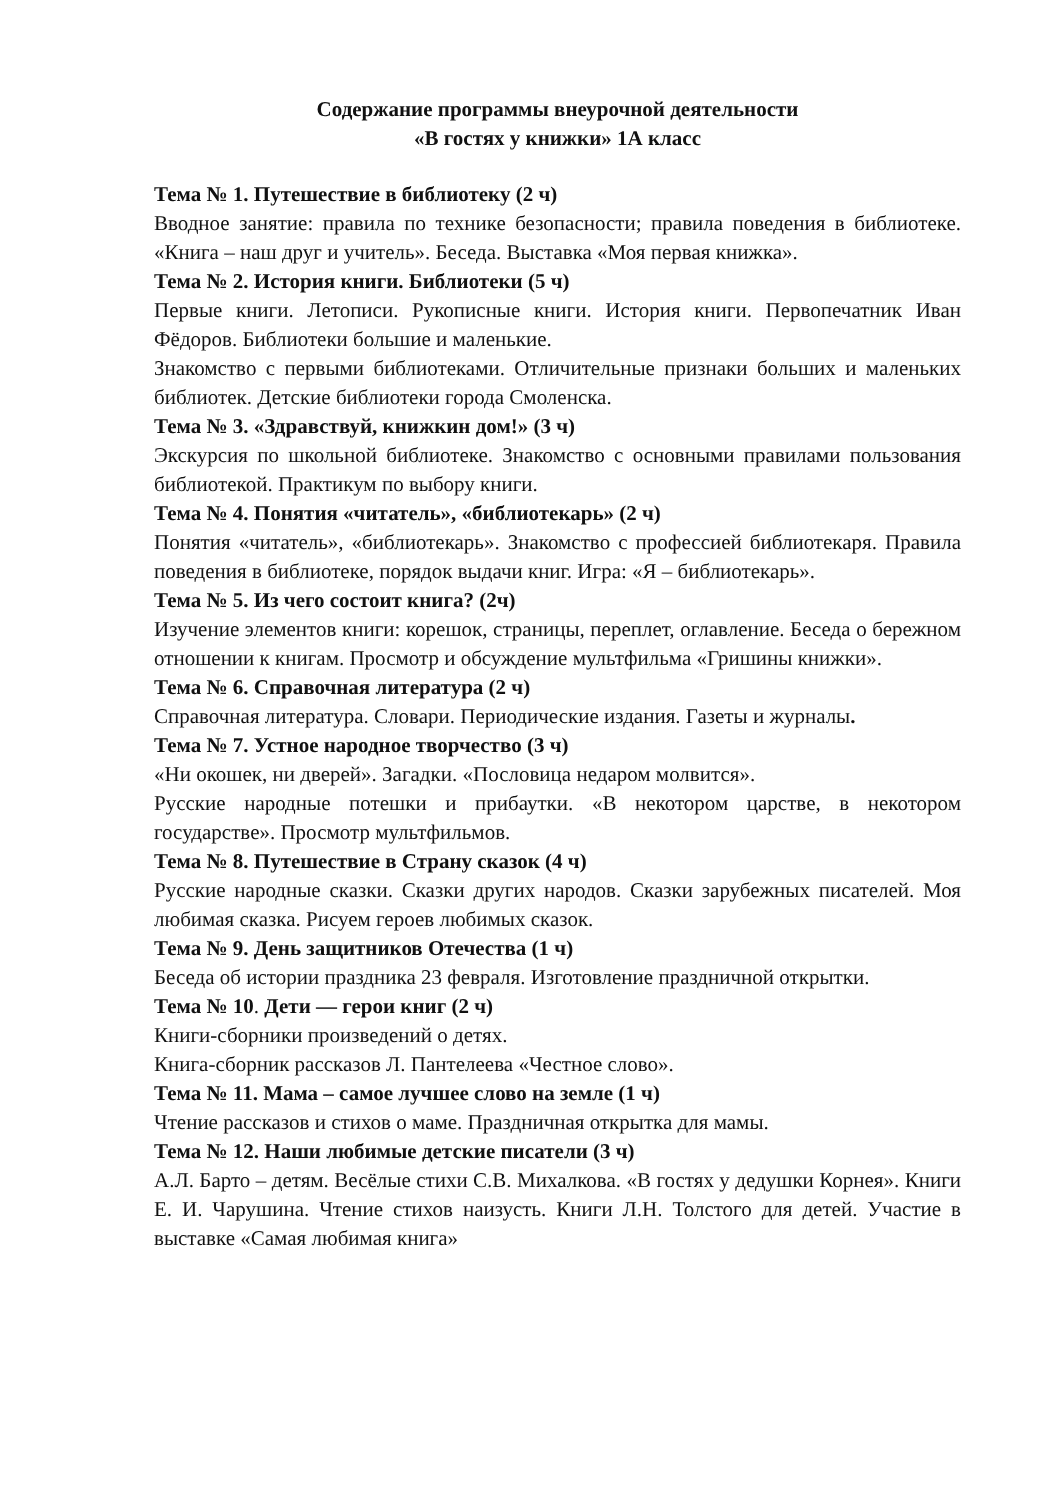Содержание программы внеурочной деятельности
«В гостях у книжки» 1А класс
Тема № 1. Путешествие в библиотеку (2 ч)
Вводное занятие: правила по технике безопасности; правила поведения в библиотеке. «Книга – наш друг и учитель». Беседа. Выставка «Моя первая книжка».
Тема № 2. История книги. Библиотеки (5 ч)
Первые книги. Летописи. Рукописные книги. История книги. Первопечатник Иван Фёдоров. Библиотеки большие и маленькие.
Знакомство с первыми библиотеками. Отличительные признаки больших и маленьких библиотек. Детские библиотеки города Смоленска.
Тема № 3. «Здравствуй, книжкин дом!» (3 ч)
Экскурсия по школьной библиотеке. Знакомство с основными правилами пользования библиотекой. Практикум по выбору книги.
Тема № 4. Понятия «читатель», «библиотекарь» (2 ч)
Понятия «читатель», «библиотекарь». Знакомство с профессией библиотекаря. Правила поведения в библиотеке, порядок выдачи книг. Игра: «Я – библиотекарь».
Тема № 5. Из чего состоит книга? (2ч)
Изучение элементов книги: корешок, страницы, переплет, оглавление. Беседа о бережном отношении к книгам. Просмотр и обсуждение мультфильма «Гришины книжки».
Тема № 6. Справочная литература (2 ч)
Справочная литература. Словари. Периодические издания. Газеты и журналы.
Тема № 7. Устное народное творчество (3 ч)
«Ни окошек, ни дверей». Загадки. «Пословица недаром молвится».
Русские народные потешки и прибаутки. «В некотором царстве, в некотором государстве». Просмотр мультфильмов.
Тема № 8. Путешествие в Страну сказок (4 ч)
Русские народные сказки. Сказки других народов. Сказки зарубежных писателей. Моя любимая сказка. Рисуем героев любимых сказок.
Тема № 9. День защитников Отечества (1 ч)
Беседа об истории праздника 23 февраля. Изготовление праздничной открытки.
Тема № 10. Дети — герои книг (2 ч)
Книги-сборники произведений о детях.
Книга-сборник рассказов Л. Пантелеева «Честное слово».
Тема № 11. Мама – самое лучшее слово на земле (1 ч)
Чтение рассказов и стихов о маме. Праздничная открытка для мамы.
Тема № 12. Наши любимые детские писатели (3 ч)
А.Л. Барто – детям. Весёлые стихи С.В. Михалкова. «В гостях у дедушки Корнея». Книги Е. И. Чарушина. Чтение стихов наизусть. Книги Л.Н. Толстого для детей. Участие в выставке «Самая любимая книга»